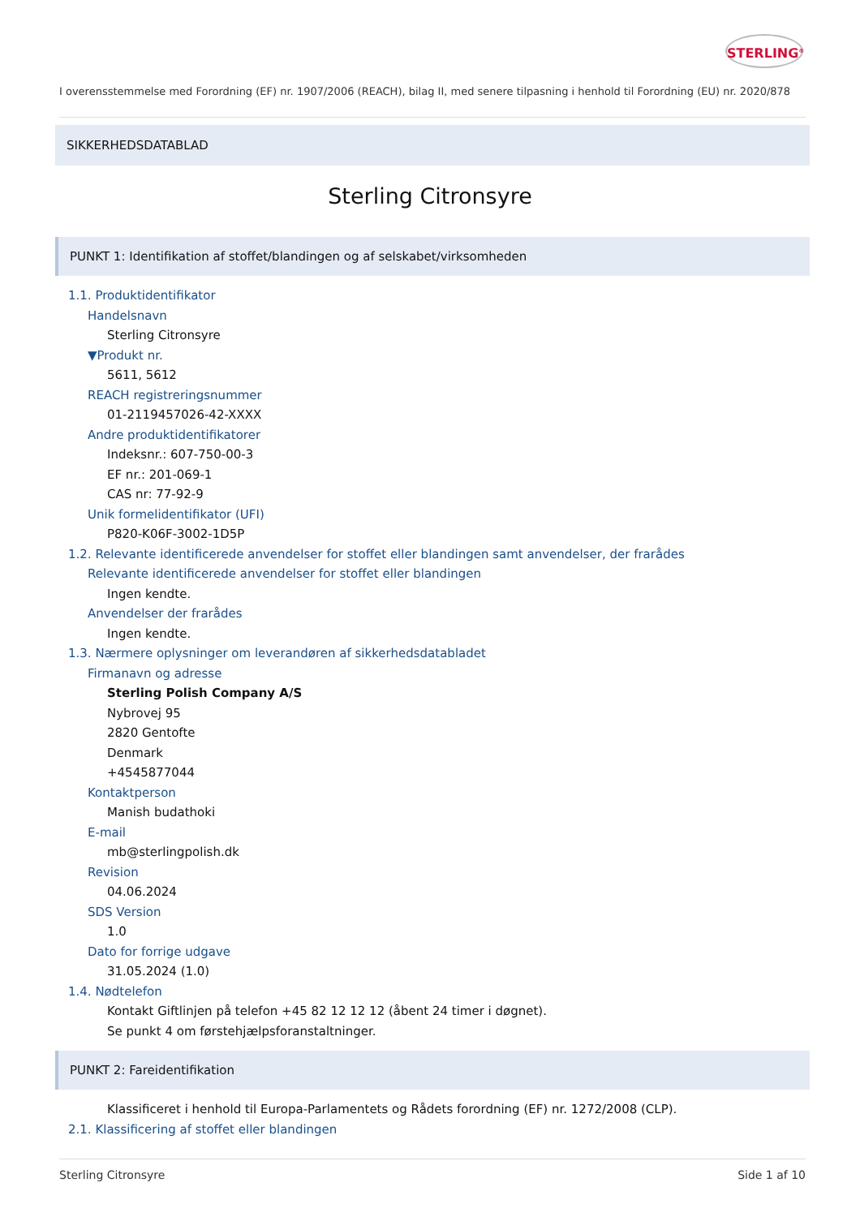STERLING<sup>®</sup>
I overensstemmelse med Forordning (EF) nr. 1907/2006 (REACH), bilag II, med senere tilpasning i henhold til Forordning (EU) nr. 2020/878
SIKKERHEDSDATABLAD
Sterling Citronsyre
PUNKT 1: Identifikation af stoffet/blandingen og af selskabet/virksomheden
1.1. Produktidentifikator
Handelsnavn
Sterling Citronsyre
▼Produkt nr.
5611, 5612
REACH registreringsnummer
01-2119457026-42-XXXX
Andre produktidentifikatorer
Indeksnr.: 607-750-00-3
EF nr.: 201-069-1
CAS nr: 77-92-9
Unik formelidentifikator (UFI)
P820-K06F-3002-1D5P
1.2. Relevante identificerede anvendelser for stoffet eller blandingen samt anvendelser, der frarådes
Relevante identificerede anvendelser for stoffet eller blandingen
Ingen kendte.
Anvendelser der frarådes
Ingen kendte.
1.3. Nærmere oplysninger om leverandøren af sikkerhedsdatabladet
Firmanavn og adresse
Sterling Polish Company A/S
Nybrovej 95
2820 Gentofte
Denmark
+4545877044
Kontaktperson
Manish budathoki
E-mail
mb@sterlingpolish.dk
Revision
04.06.2024
SDS Version
1.0
Dato for forrige udgave
31.05.2024 (1.0)
1.4. Nødtelefon
Kontakt Giftlinjen på telefon +45 82 12 12 12 (åbent 24 timer i døgnet).
Se punkt 4 om førstehjælpsforanstaltninger.
PUNKT 2: Fareidentifikation
Klassificeret i henhold til Europa-Parlamentets og Rådets forordning (EF) nr. 1272/2008 (CLP).
2.1. Klassificering af stoffet eller blandingen
Sterling Citronsyre Side 1 af 10